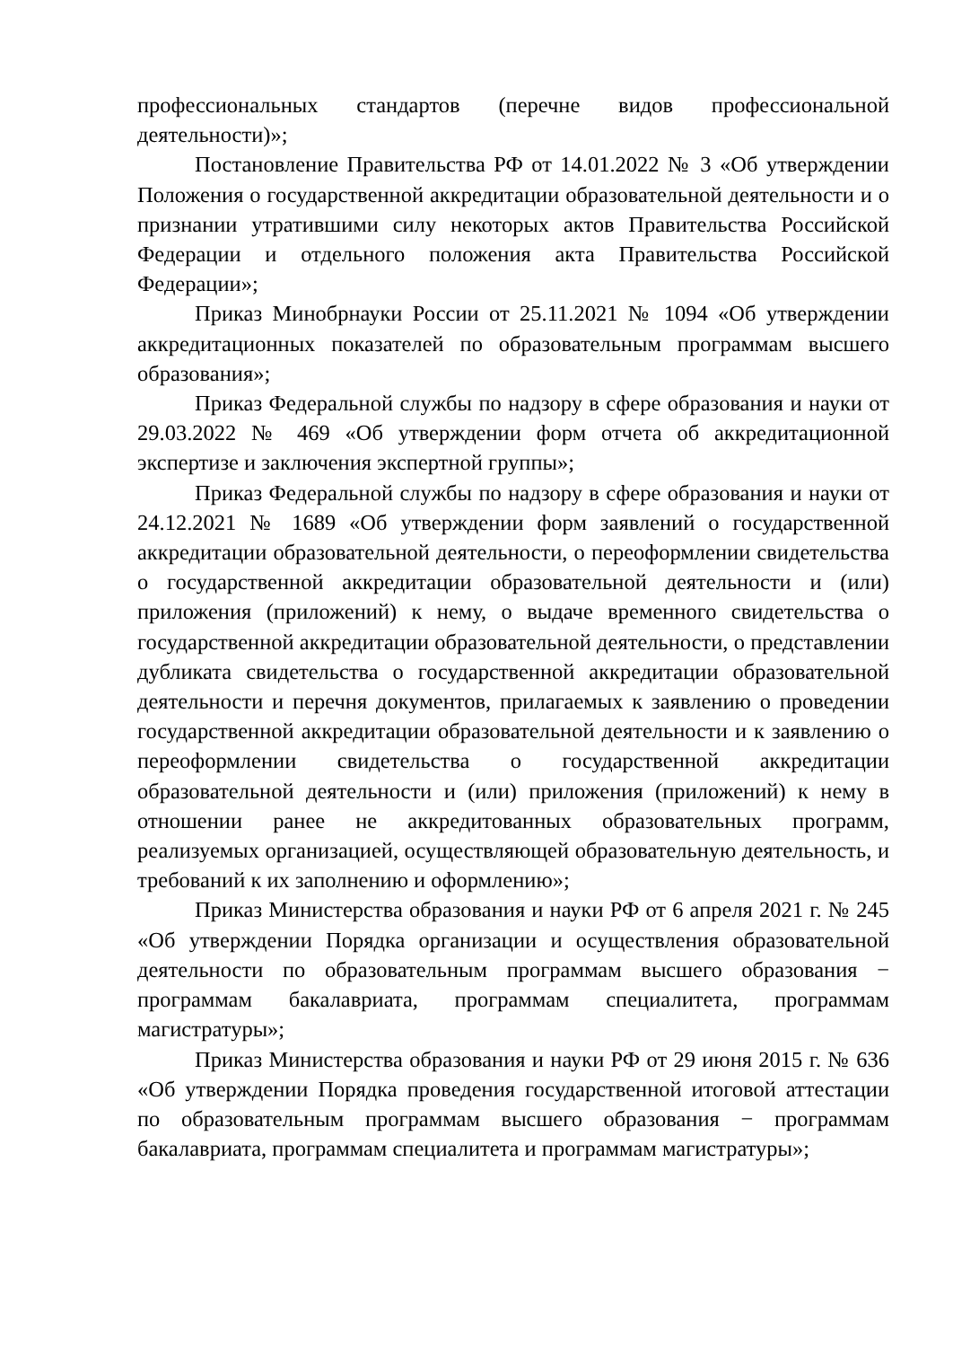профессиональных стандартов (перечне видов профессиональной деятельности)»;
Постановление Правительства РФ от 14.01.2022 № 3 «Об утверждении Положения о государственной аккредитации образовательной деятельности и о признании утратившими силу некоторых актов Правительства Российской Федерации и отдельного положения акта Правительства Российской Федерации»;
Приказ Минобрнауки России от 25.11.2021 № 1094 «Об утверждении аккредитационных показателей по образовательным программам высшего образования»;
Приказ Федеральной службы по надзору в сфере образования и науки от 29.03.2022 № 469 «Об утверждении форм отчета об аккредитационной экспертизе и заключения экспертной группы»;
Приказ Федеральной службы по надзору в сфере образования и науки от 24.12.2021 № 1689 «Об утверждении форм заявлений о государственной аккредитации образовательной деятельности, о переоформлении свидетельства о государственной аккредитации образовательной деятельности и (или) приложения (приложений) к нему, о выдаче временного свидетельства о государственной аккредитации образовательной деятельности, о представлении дубликата свидетельства о государственной аккредитации образовательной деятельности и перечня документов, прилагаемых к заявлению о проведении государственной аккредитации образовательной деятельности и к заявлению о переоформлении свидетельства о государственной аккредитации образовательной деятельности и (или) приложения (приложений) к нему в отношении ранее не аккредитованных образовательных программ, реализуемых организацией, осуществляющей образовательную деятельность, и требований к их заполнению и оформлению»;
Приказ Министерства образования и науки РФ от 6 апреля 2021 г. № 245 «Об утверждении Порядка организации и осуществления образовательной деятельности по образовательным программам высшего образования − программам бакалавриата, программам специалитета, программам магистратуры»;
Приказ Министерства образования и науки РФ от 29 июня 2015 г. № 636 «Об утверждении Порядка проведения государственной итоговой аттестации по образовательным программам высшего образования − программам бакалавриата, программам специалитета и программам магистратуры»;